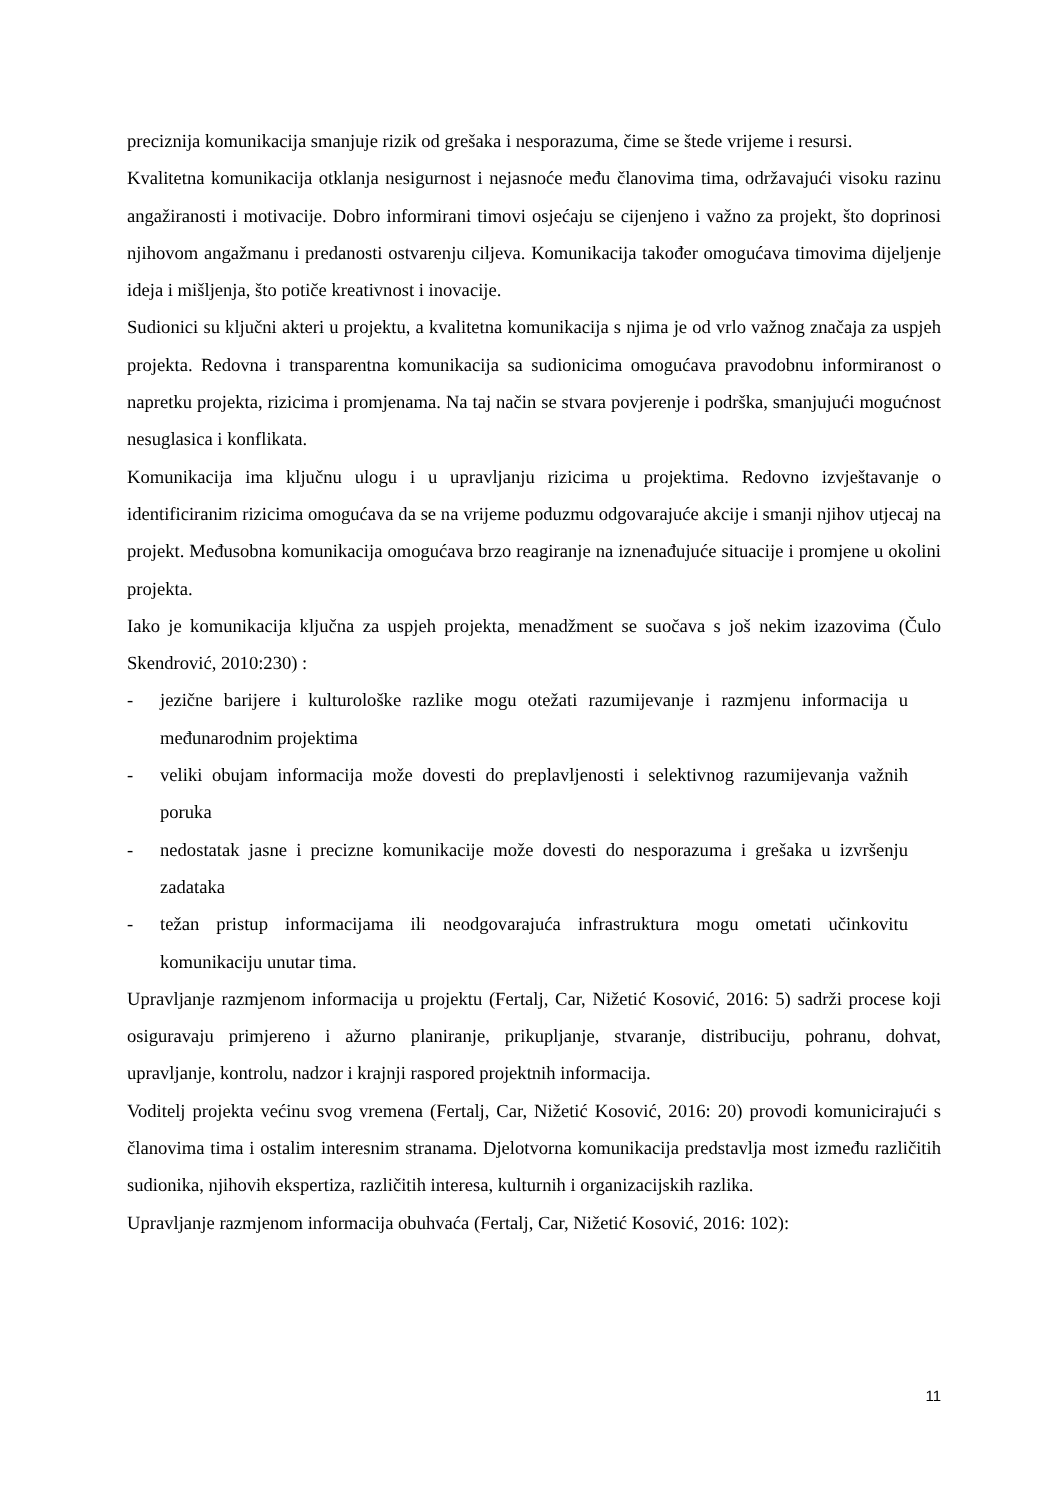preciznija komunikacija smanjuje rizik od grešaka i nesporazuma, čime se štede vrijeme i resursi.
Kvalitetna komunikacija otklanja nesigurnost i nejasnoće među članovima tima, održavajući visoku razinu angažiranosti i motivacije. Dobro informirani timovi osjećaju se cijenjeno i važno za projekt, što doprinosi njihovom angažmanu i predanosti ostvarenju ciljeva. Komunikacija također omogućava timovima dijeljenje ideja i mišljenja, što potiče kreativnost i inovacije.
Sudionici su ključni akteri u projektu, a kvalitetna komunikacija s njima je od vrlo važnog značaja za uspjeh projekta. Redovna i transparentna komunikacija sa sudionicima omogućava pravodobnu informiranost o napretku projekta, rizicima i promjenama. Na taj način se stvara povjerenje i podrška, smanjujući mogućnost nesuglasica i konflikata.
Komunikacija ima ključnu ulogu i u upravljanju rizicima u projektima. Redovno izvještavanje o identificiranim rizicima omogućava da se na vrijeme poduzmu odgovarajuće akcije i smanji njihov utjecaj na projekt. Međusobna komunikacija omogućava brzo reagiranje na iznenađujuće situacije i promjene u okolini projekta.
Iako je komunikacija ključna za uspjeh projekta, menadžment se suočava s još nekim izazovima (Čulo Skendrović, 2010:230) :
- jezične barijere i kulturološke razlike mogu otežati razumijevanje i razmjenu informacija u međunarodnim projektima
- veliki obujam informacija može dovesti do preplavljenosti i selektivnog razumijevanja važnih poruka
- nedostatak jasne i precizne komunikacije može dovesti do nesporazuma i grešaka u izvršenju zadataka
- težan pristup informacijama ili neodgovarajuća infrastruktura mogu ometati učinkovitu komunikaciju unutar tima.
Upravljanje razmjenom informacija u projektu (Fertalj, Car, Nižetić Kosović, 2016: 5) sadrži procese koji osiguravaju primjereno i ažurno planiranje, prikupljanje, stvaranje, distribuciju, pohranu, dohvat, upravljanje, kontrolu, nadzor i krajnji raspored projektnih informacija.
Voditelj projekta većinu svog vremena (Fertalj, Car, Nižetić Kosović, 2016: 20) provodi komunicirajući s članovima tima i ostalim interesnim stranama. Djelotvorna komunikacija predstavlja most između različitih sudionika, njihovih ekspertiza, različitih interesa, kulturnih i organizacijskih razlika.
Upravljanje razmjenom informacija obuhvaća (Fertalj, Car, Nižetić Kosović, 2016: 102):
11